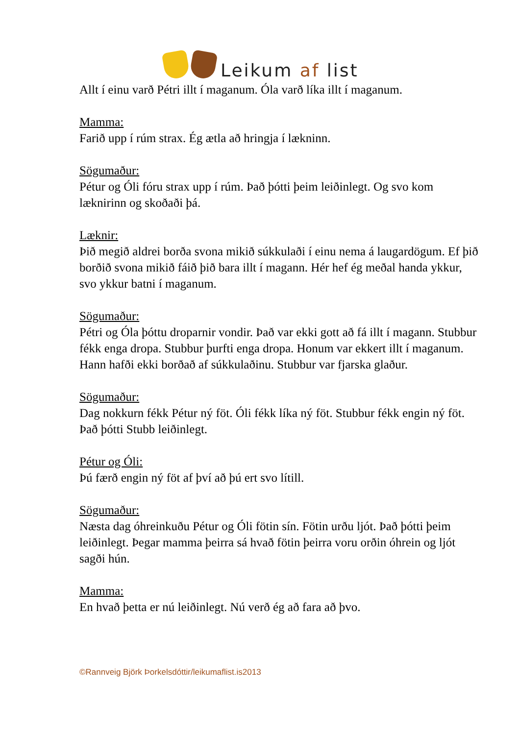Leikum af list
Allt í einu varð Pétri illt í maganum. Óla varð líka illt í maganum.
Mamma:
Farið upp í rúm strax. Ég ætla að hringja í lækninn.
Sögumaður:
Pétur og Óli fóru strax upp í rúm. Það þótti þeim leiðinlegt. Og svo kom læknirinn og skoðaði þá.
Læknir:
Þið megið aldrei borða svona mikið súkkulaði í einu nema á laugardögum. Ef þið borðið svona mikið fáið þið bara illt í magann. Hér hef ég meðal handa ykkur, svo ykkur batni í maganum.
Sögumaður:
Pétri og Óla þóttu droparnir vondir. Það var ekki gott að fá illt í magann. Stubbur fékk enga dropa. Stubbur þurfti enga dropa. Honum var ekkert illt í maganum. Hann hafði ekki borðað af súkkulaðinu. Stubbur var fjarska glaður.
Sögumaður:
Dag nokkurn fékk Pétur ný föt. Óli fékk líka ný föt. Stubbur fékk engin ný föt. Það þótti Stubb leiðinlegt.
Pétur og Óli:
Þú færð engin ný föt af því að þú ert svo lítill.
Sögumaður:
Næsta dag óhreinkuðu Pétur og Óli fötin sín. Fötin urðu ljót. Það þótti þeim leiðinlegt. Þegar mamma þeirra sá hvað fötin þeirra voru orðin óhrein og ljót sagði hún.
Mamma:
En hvað þetta er nú leiðinlegt. Nú verð ég að fara að þvo.
©Rannveig Björk Þorkelsdóttir/leikumaflist.is2013